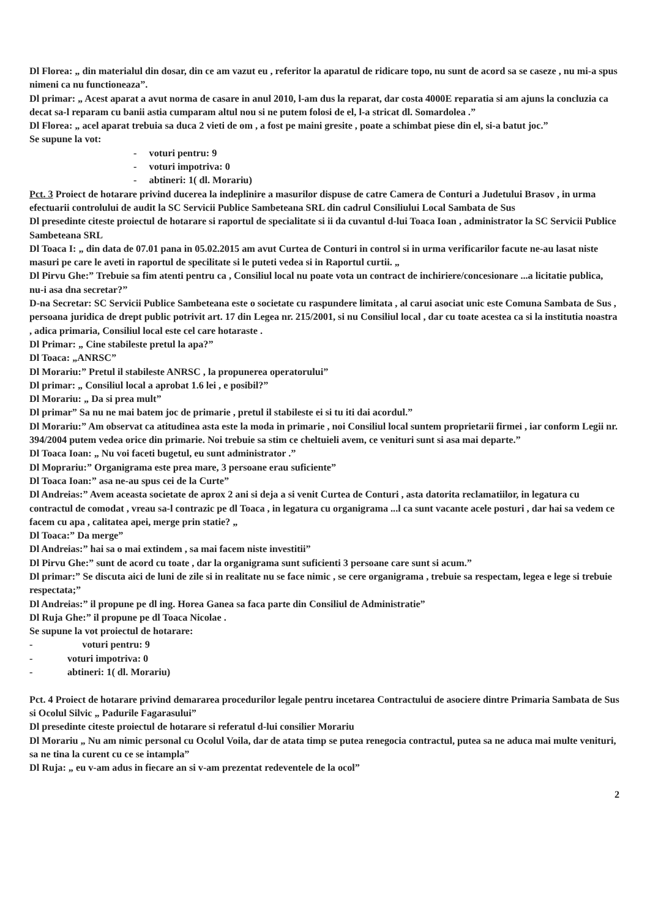Dl Florea: „ din materialul din dosar, din ce am vazut eu , referitor la aparatul de ridicare topo, nu sunt de acord sa se caseze , nu mi-a spus nimeni ca nu functioneaza”.
Dl primar: „ Acest aparat a avut norma de casare in anul 2010, l-am dus la reparat, dar costa 4000E reparatia si am ajuns la concluzia ca decat sa-l reparam cu banii astia cumparam altul nou si ne putem folosi de el, l-a stricat dl. Somardolea .”
Dl Florea: „ acel aparat trebuia sa duca 2 vieti de om , a fost pe maini gresite , poate a schimbat piese din el, si-a batut joc.”
Se supune la vot:
- voturi pentru: 9
- voturi impotriva: 0
- abtineri: 1( dl. Morariu)
Pct. 3 Proiect de hotarare privind ducerea la indeplinire a masurilor dispuse de catre Camera de Conturi a Judetului Brasov , in urma efectuarii controlului de audit la SC Servicii Publice Sambeteana SRL din cadrul Consiliului Local Sambata de Sus
Dl presedinte citeste proiectul de hotarare si raportul de specialitate si ii da cuvantul d-lui Toaca Ioan , administrator la SC Servicii Publice Sambeteana SRL
Dl Toaca I: „ din data de 07.01 pana in 05.02.2015 am avut Curtea de Conturi in control si in urma verificarilor facute ne-au lasat niste masuri pe care le aveti in raportul de specilitate si le puteti vedea si in Raportul curtii. „
Dl Pirvu Ghe:” Trebuie sa fim atenti pentru ca , Consiliul local nu poate vota un contract de inchiriere/concesionare ...a licitatie publica, nu-i asa dna secretar?”
D-na Secretar: SC Servicii Publice Sambeteana este o societate cu raspundere limitata , al carui asociat unic este Comuna Sambata de Sus , persoana juridica de drept public potrivit art. 17 din Legea nr. 215/2001, si nu Consiliul local , dar cu toate acestea ca si la institutia noastra , adica primaria, Consiliul local este cel care hotaraste .
Dl Primar: „ Cine stabileste pretul la apa?”
Dl Toaca: „ANRSC”
Dl Morariu:” Pretul il stabileste ANRSC , la propunerea operatorului”
Dl primar: „ Consiliul local a aprobat 1.6 lei , e posibil?”
Dl Morariu: „ Da si prea mult”
Dl primar” Sa nu ne mai batem joc de primarie , pretul il stabileste ei si tu iti dai acordul.”
Dl Morariu:” Am observat ca atitudinea asta este la moda in primarie , noi Consiliul local suntem proprietarii firmei , iar conform Legii nr. 394/2004 putem vedea orice din primarie. Noi trebuie sa stim ce cheltuieli avem, ce venituri sunt si asa mai departe.”
Dl Toaca Ioan: „ Nu voi faceti bugetul, eu sunt administrator .”
Dl Moprariu:” Organigrama este prea mare, 3 persoane erau suficiente”
Dl Toaca Ioan:” asa ne-au spus cei de la Curte”
Dl Andreias:” Avem aceasta societate de aprox 2 ani si deja a si venit Curtea de Conturi , asta datorita reclamatiilor, in legatura cu contractul de comodat , vreau sa-l contrazic pe dl Toaca , in legatura cu organigrama ...l ca sunt vacante acele posturi , dar hai sa vedem ce facem cu apa , calitatea apei, merge prin statie? „
Dl Toaca:” Da merge”
Dl Andreias:” hai sa o mai extindem , sa mai facem niste investitii”
Dl Pirvu Ghe:” sunt de acord cu toate , dar la organigrama sunt suficienti 3 persoane care sunt si acum.”
Dl primar:” Se discuta aici de luni de zile si in realitate nu se face nimic , se cere organigrama , trebuie sa respectam, legea e lege si trebuie respectata;”
Dl Andreias:” il propune pe dl ing. Horea Ganea sa faca parte din Consiliul de Administratie”
Dl Ruja Ghe:” il propune pe dl Toaca Nicolae .
Se supune la vot proiectul de hotarare:
- voturi pentru: 9
- voturi impotriva: 0
- abtineri: 1( dl. Morariu)
Pct. 4 Proiect de hotarare privind demararea procedurilor legale pentru incetarea Contractului de asociere dintre Primaria Sambata de Sus si Ocolul Silvic „ Padurile Fagarasului”
Dl presedinte citeste proiectul de hotarare si referatul d-lui consilier Morariu
Dl Morariu „ Nu am nimic personal cu Ocolul Voila, dar de atata timp se putea renegocia contractul, putea sa ne aduca mai multe venituri, sa ne tina la curent cu ce se intampla”
Dl Ruja: „ eu v-am adus in fiecare an si v-am prezentat redeventele de la ocol”
2